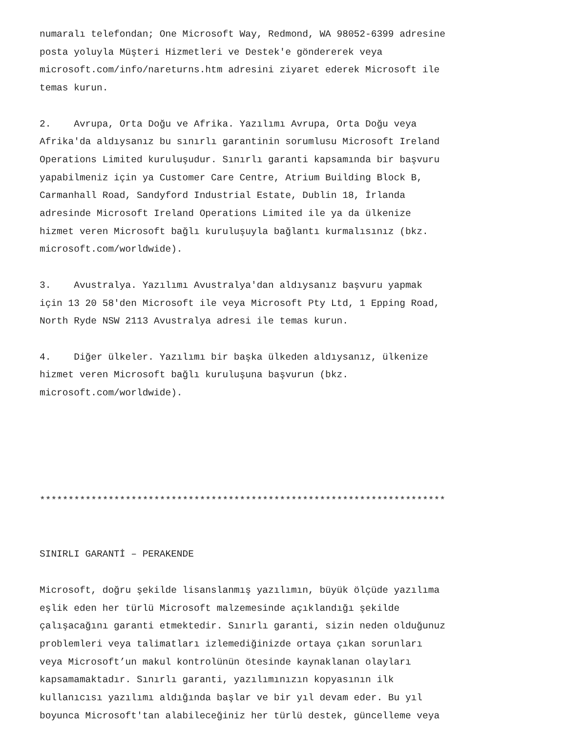numaralı telefondan; One Microsoft Way, Redmond, WA 98052-6399 adresine posta yoluyla Müşteri Hizmetleri ve Destek'e göndererek veya microsoft.com/info/nareturns.htm adresini ziyaret ederek Microsoft ile temas kurun. 2. Avrupa, Orta Doğu ve Afrika. Yazılımı Avrupa, Orta Doğu veya Afrika'da aldıysanız bu sınırlı garantinin sorumlusu Microsoft Ireland Operations Limited kuruluşudur. Sınırlı garanti kapsamında bir başvuru yapabilmeniz için ya Customer Care Centre, Atrium Building Block B, Carmanhall Road, Sandyford Industrial Estate, Dublin 18, İrlanda adresinde Microsoft Ireland Operations Limited ile ya da ülkenize hizmet veren Microsoft bağlı kuruluşuyla bağlantı kurmalısınız (bkz. microsoft.com/worldwide). 3. Avustralya. Yazılımı Avustralya'dan aldıysanız başvuru yapmak için 13 20 58'den Microsoft ile veya Microsoft Pty Ltd, 1 Epping Road, North Ryde NSW 2113 Avustralya adresi ile temas kurun. 4. Diğer ülkeler. Yazılımı bir başka ülkeden aldıysanız, ülkenize hizmet veren Microsoft bağlı kuruluşuna başvurun (bkz. microsoft.com/worldwide). *********************************************************************** SINIRLI GARANTİ – PERAKENDE Microsoft, doğru şekilde lisanslanmış yazılımın, büyük ölçüde yazılıma eşlik eden her türlü Microsoft malzemesinde açıklandığı şekilde çalışacağını garanti etmektedir. Sınırlı garanti, sizin neden olduğunuz problemleri veya talimatları izlemediğinizde ortaya çıkan sorunları veya Microsoft’un makul kontrolünün ötesinde kaynaklanan olayları kapsamamaktadır. Sınırlı garanti, yazılımınızın kopyasının ilk kullanıcısı yazılımı aldığında başlar ve bir yıl devam eder. Bu yıl boyunca Microsoft'tan alabileceğiniz her türlü destek, güncelleme veya